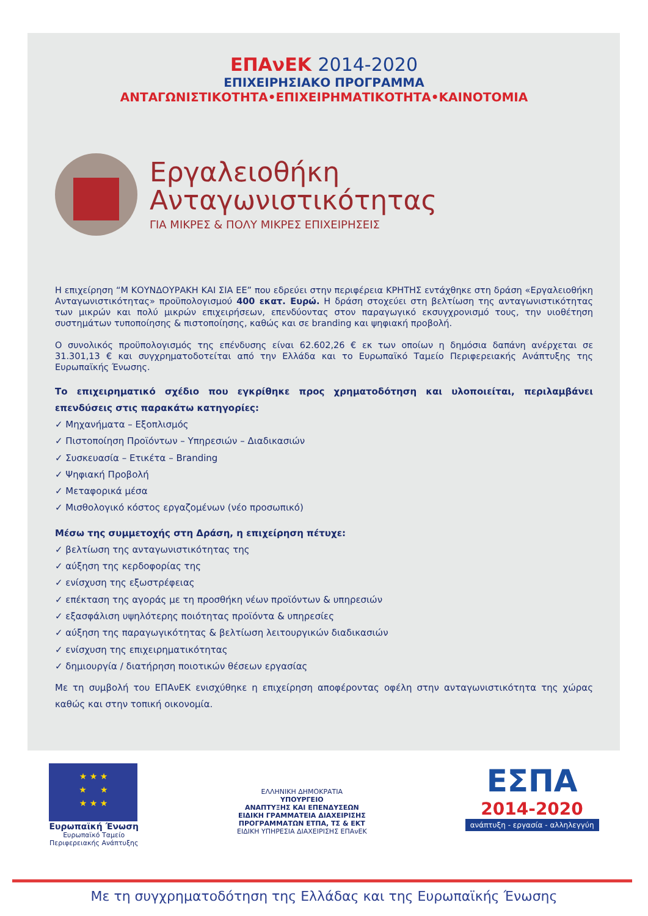ΕΠΑνΕΚ 2014-2020
ΕΠΙΧΕΙΡΗΣΙΑΚΟ ΠΡΟΓΡΑΜΜΑ
ΑΝΤΑΓΩΝΙΣΤΙΚΟΤΗΤΑ•ΕΠΙΧΕΙΡΗΜΑΤΙΚΟΤΗΤΑ•ΚΑΙΝΟΤΟΜΙΑ
Εργαλειοθήκη
Ανταγωνιστικότητας
ΓΙΑ ΜΙΚΡΕΣ & ΠΟΛΥ ΜΙΚΡΕΣ ΕΠΙΧΕΙΡΗΣΕΙΣ
Η επιχείρηση “Μ ΚΟΥΝΔΟΥΡΑΚΗ ΚΑΙ ΣΙΑ ΕΕ” που εδρεύει στην περιφέρεια ΚΡΗΤΗΣ εντάχθηκε στη δράση «Εργαλειοθήκη Ανταγωνιστικότητας» προϋπολογισμού 400 εκατ. Ευρώ. Η δράση στοχεύει στη βελτίωση της ανταγωνιστικότητας των μικρών και πολύ μικρών επιχειρήσεων, επενδύοντας στον παραγωγικό εκσυγχρονισμό τους, την υιοθέτηση συστημάτων τυποποίησης & πιστοποίησης, καθώς και σε branding και ψηφιακή προβολή.
Ο συνολικός προϋπολογισμός της επένδυσης είναι 62.602,26 € εκ των οποίων η δημόσια δαπάνη ανέρχεται σε 31.301,13 € και συγχρηματοδοτείται από την Ελλάδα και το Ευρωπαϊκό Ταμείο Περιφερειακής Ανάπτυξης της Ευρωπαϊκής Ένωσης.
Το επιχειρηματικό σχέδιο που εγκρίθηκε προς χρηματοδότηση και υλοποιείται, περιλαμβάνει επενδύσεις στις παρακάτω κατηγορίες:
✓ Μηχανήματα – Εξοπλισμός
✓ Πιστοποίηση Προϊόντων – Υπηρεσιών – Διαδικασιών
✓ Συσκευασία – Ετικέτα – Branding
✓ Ψηφιακή Προβολή
✓ Μεταφορικά μέσα
✓ Μισθολογικό κόστος εργαζομένων (νέο προσωπικό)
Μέσω της συμμετοχής στη Δράση, η επιχείρηση πέτυχε:
✓ βελτίωση της ανταγωνιστικότητας της
✓ αύξηση της κερδοφορίας της
✓ ενίσχυση της εξωστρέφειας
✓ επέκταση της αγοράς με τη προσθήκη νέων προϊόντων & υπηρεσιών
✓ εξασφάλιση υψηλότερης ποιότητας προϊόντα & υπηρεσίες
✓ αύξηση της παραγωγικότητας & βελτίωση λειτουργικών διαδικασιών
✓ ενίσχυση της επιχειρηματικότητας
✓ δημιουργία / διατήρηση ποιοτικών θέσεων εργασίας
Με τη συμβολή του ΕΠΑνΕΚ ενισχύθηκε η επιχείρηση αποφέροντας οφέλη στην ανταγωνιστικότητα της χώρας καθώς και στην τοπική οικονομία.
★ ★ ★
★ ★
★ ★ ★
Ευρωπαϊκή Ένωση
Ευρωπαϊκό Ταμείο
Περιφερειακής Ανάπτυξης
ΕΛΛΗΝΙΚΗ ΔΗΜΟΚΡΑΤΙΑ
ΥΠΟΥΡΓΕΙΟ
ΑΝΑΠΤΥΞΗΣ ΚΑΙ ΕΠΕΝΔΥΣΕΩΝ
ΕΙΔΙΚΗ ΓΡΑΜΜΑΤΕΙΑ ΔΙΑΧΕΙΡΙΣΗΣ
ΠΡΟΓΡΑΜΜΑΤΩΝ ΕΤΠΑ, ΤΣ & ΕΚΤ
ΕΙΔΙΚΗ ΥΠΗΡΕΣΙΑ ΔΙΑΧΕΙΡΙΣΗΣ ΕΠΑνΕΚ
ΕΣΠΑ
2014-2020
ανάπτυξη - εργασία - αλληλεγγύη
Με τη συγχρηματοδότηση της Ελλάδας και της Ευρωπαϊκής Ένωσης